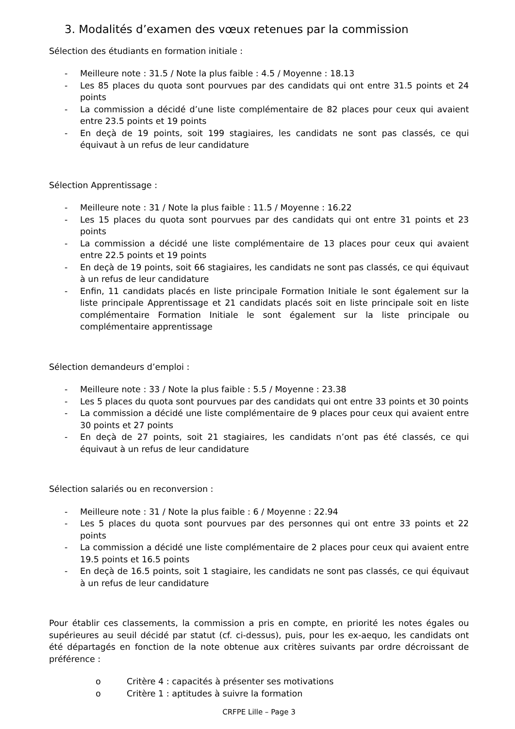3. Modalités d’examen des vœux retenues par la commission
Sélection des étudiants en formation initiale :
- Meilleure note : 31.5 / Note la plus faible : 4.5 / Moyenne : 18.13
- Les 85 places du quota sont pourvues par des candidats qui ont entre 31.5 points et 24 points
- La commission a décidé d’une liste complémentaire de 82 places pour ceux qui avaient entre 23.5 points et 19 points
- En deçà de 19 points, soit 199 stagiaires, les candidats ne sont pas classés, ce qui équivaut à un refus de leur candidature
Sélection Apprentissage :
- Meilleure note : 31 / Note la plus faible : 11.5 / Moyenne : 16.22
- Les 15 places du quota sont pourvues par des candidats qui ont entre 31 points et 23 points
- La commission a décidé une liste complémentaire de 13 places pour ceux qui avaient entre 22.5 points et 19 points
- En deçà de 19 points, soit 66 stagiaires, les candidats ne sont pas classés, ce qui équivaut à un refus de leur candidature
- Enfin, 11 candidats placés en liste principale Formation Initiale le sont également sur la liste principale Apprentissage et 21 candidats placés soit en liste principale soit en liste complémentaire Formation Initiale le sont également sur la liste principale ou complémentaire apprentissage
Sélection demandeurs d’emploi :
- Meilleure note : 33 / Note la plus faible : 5.5 / Moyenne : 23.38
- Les 5 places du quota sont pourvues par des candidats qui ont entre 33 points et 30 points
- La commission a décidé une liste complémentaire de 9 places pour ceux qui avaient entre 30 points et 27 points
- En deçà de 27 points, soit 21 stagiaires, les candidats n’ont pas été classés, ce qui équivaut à un refus de leur candidature
Sélection salariés ou en reconversion :
- Meilleure note : 31 / Note la plus faible : 6 / Moyenne : 22.94
- Les 5 places du quota sont pourvues par des personnes qui ont entre 33 points et 22 points
- La commission a décidé une liste complémentaire de 2 places pour ceux qui avaient entre 19.5 points et 16.5 points
- En deçà de 16.5 points, soit 1 stagiaire, les candidats ne sont pas classés, ce qui équivaut à un refus de leur candidature
Pour établir ces classements, la commission a pris en compte, en priorité les notes égales ou supérieures au seuil décidé par statut (cf. ci-dessus), puis, pour les ex-aequo, les candidats ont été départagés en fonction de la note obtenue aux critères suivants par ordre décroissant de préférence :
o Critère 4 : capacités à présenter ses motivations
o Critère 1 : aptitudes à suivre la formation
CRFPE Lille – Page 3